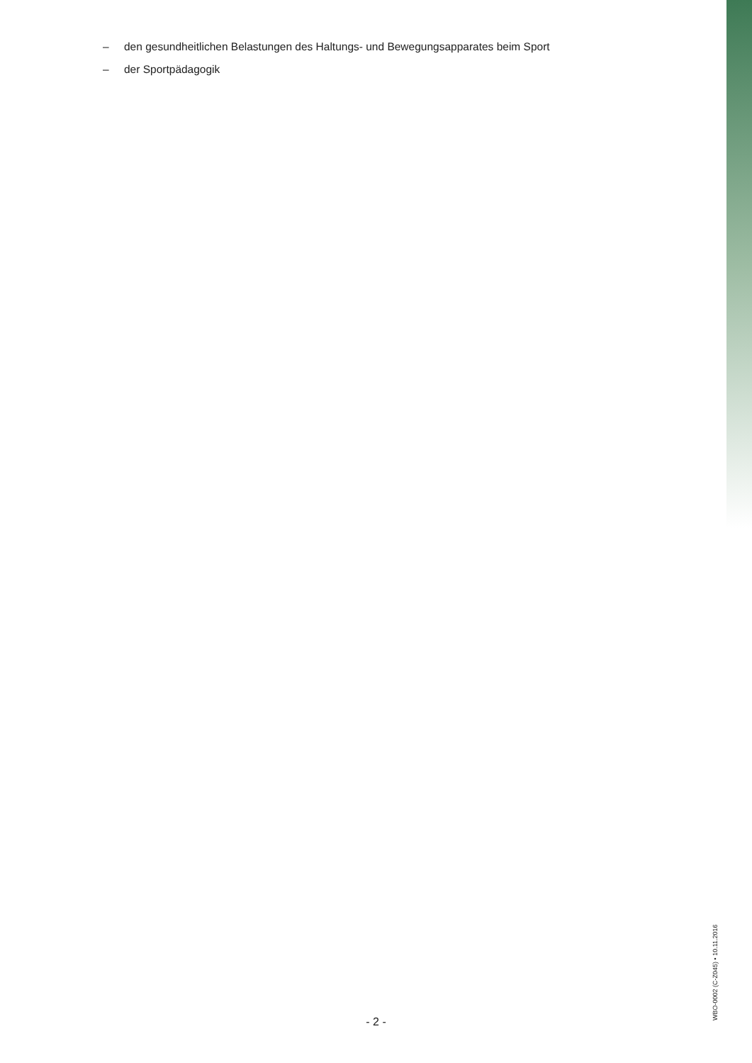– den gesundheitlichen Belastungen des Haltungs- und Bewegungsapparates beim Sport
– der Sportpädagogik
WBO-0002 (C-Z045) • 10.11.2016
- 2 -